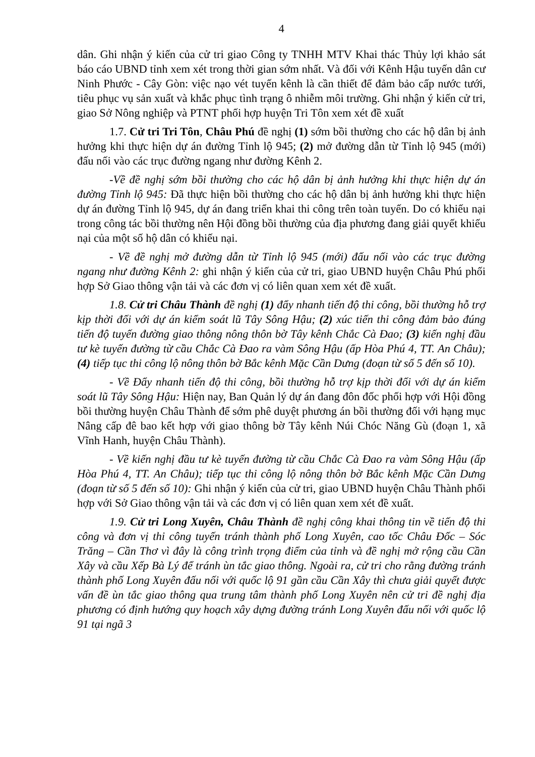4
dân. Ghi nhận ý kiến của cử tri giao Công ty TNHH MTV Khai thác Thủy lợi khảo sát báo cáo UBND tỉnh xem xét trong thời gian sớm nhất. Và đối với Kênh Hậu tuyến dân cư Ninh Phước - Cây Gòn: việc nạo vét tuyến kênh là cần thiết để đảm bảo cấp nước tưới, tiêu phục vụ sản xuất và khắc phục tình trạng ô nhiễm môi trường. Ghi nhận ý kiến cử tri, giao Sở Nông nghiệp và PTNT phối hợp huyện Tri Tôn xem xét đề xuất
1.7. Cử tri Tri Tôn, Châu Phú đề nghị (1) sớm bồi thường cho các hộ dân bị ảnh hưởng khi thực hiện dự án đường Tỉnh lộ 945; (2) mở đường dẫn từ Tỉnh lộ 945 (mới) đấu nối vào các trục đường ngang như đường Kênh 2.
-Về đề nghị sớm bồi thường cho các hộ dân bị ảnh hưởng khi thực hiện dự án đường Tỉnh lộ 945: Đã thực hiện bồi thường cho các hộ dân bị ảnh hưởng khi thực hiện dự án đường Tỉnh lộ 945, dự án đang triển khai thi công trên toàn tuyến. Do có khiếu nại trong công tác bồi thường nên Hội đồng bồi thường của địa phương đang giải quyết khiếu nại của một số hộ dân có khiếu nại.
- Về đề nghị mở đường dẫn từ Tỉnh lộ 945 (mới) đấu nối vào các trục đường ngang như đường Kênh 2: ghi nhận ý kiến của cử tri, giao UBND huyện Châu Phú phối hợp Sở Giao thông vận tải và các đơn vị có liên quan xem xét đề xuất.
1.8. Cử tri Châu Thành đề nghị (1) đẩy nhanh tiến độ thi công, bồi thường hỗ trợ kịp thời đối với dự án kiểm soát lũ Tây Sông Hậu; (2) xúc tiến thi công đảm bảo đúng tiến độ tuyến đường giao thông nông thôn bờ Tây kênh Chắc Cà Đao; (3) kiến nghị đầu tư kè tuyến đường từ cầu Chắc Cà Đao ra vàm Sông Hậu (ấp Hòa Phú 4, TT. An Châu); (4) tiếp tục thi công lộ nông thôn bờ Bắc kênh Mặc Cần Dưng (đoạn từ số 5 đến số 10).
- Về Đẩy nhanh tiến độ thi công, bồi thường hỗ trợ kịp thời đối với dự án kiểm soát lũ Tây Sông Hậu: Hiện nay, Ban Quản lý dự án đang đôn đốc phối hợp với Hội đồng bồi thường huyện Châu Thành để sớm phê duyệt phương án bồi thường đối với hạng mục Nâng cấp đê bao kết hợp với giao thông bờ Tây kênh Núi Chóc Năng Gù (đoạn 1, xã Vĩnh Hanh, huyện Châu Thành).
- Về kiến nghị đầu tư kè tuyến đường từ cầu Chắc Cà Đao ra vàm Sông Hậu (ấp Hòa Phú 4, TT. An Châu); tiếp tục thi công lộ nông thôn bờ Bắc kênh Mặc Cần Dưng (đoạn từ số 5 đến số 10): Ghi nhận ý kiến của cử tri, giao UBND huyện Châu Thành phối hợp với Sở Giao thông vận tải và các đơn vị có liên quan xem xét đề xuất.
1.9. Cử tri Long Xuyên, Châu Thành đề nghị công khai thông tin về tiến độ thi công và đơn vị thi công tuyến tránh thành phố Long Xuyên, cao tốc Châu Đốc – Sóc Trăng – Cần Thơ vì đây là công trình trọng điểm của tỉnh và đề nghị mở rộng cầu Cần Xây và cầu Xếp Bà Lý để tránh ùn tắc giao thông. Ngoài ra, cử tri cho rằng đường tránh thành phố Long Xuyên đấu nối với quốc lộ 91 gần cầu Cần Xây thì chưa giải quyết được vấn đề ùn tắc giao thông qua trung tâm thành phố Long Xuyên nên cử tri đề nghị địa phương có định hướng quy hoạch xây dựng đường tránh Long Xuyên đấu nối với quốc lộ 91 tại ngã 3